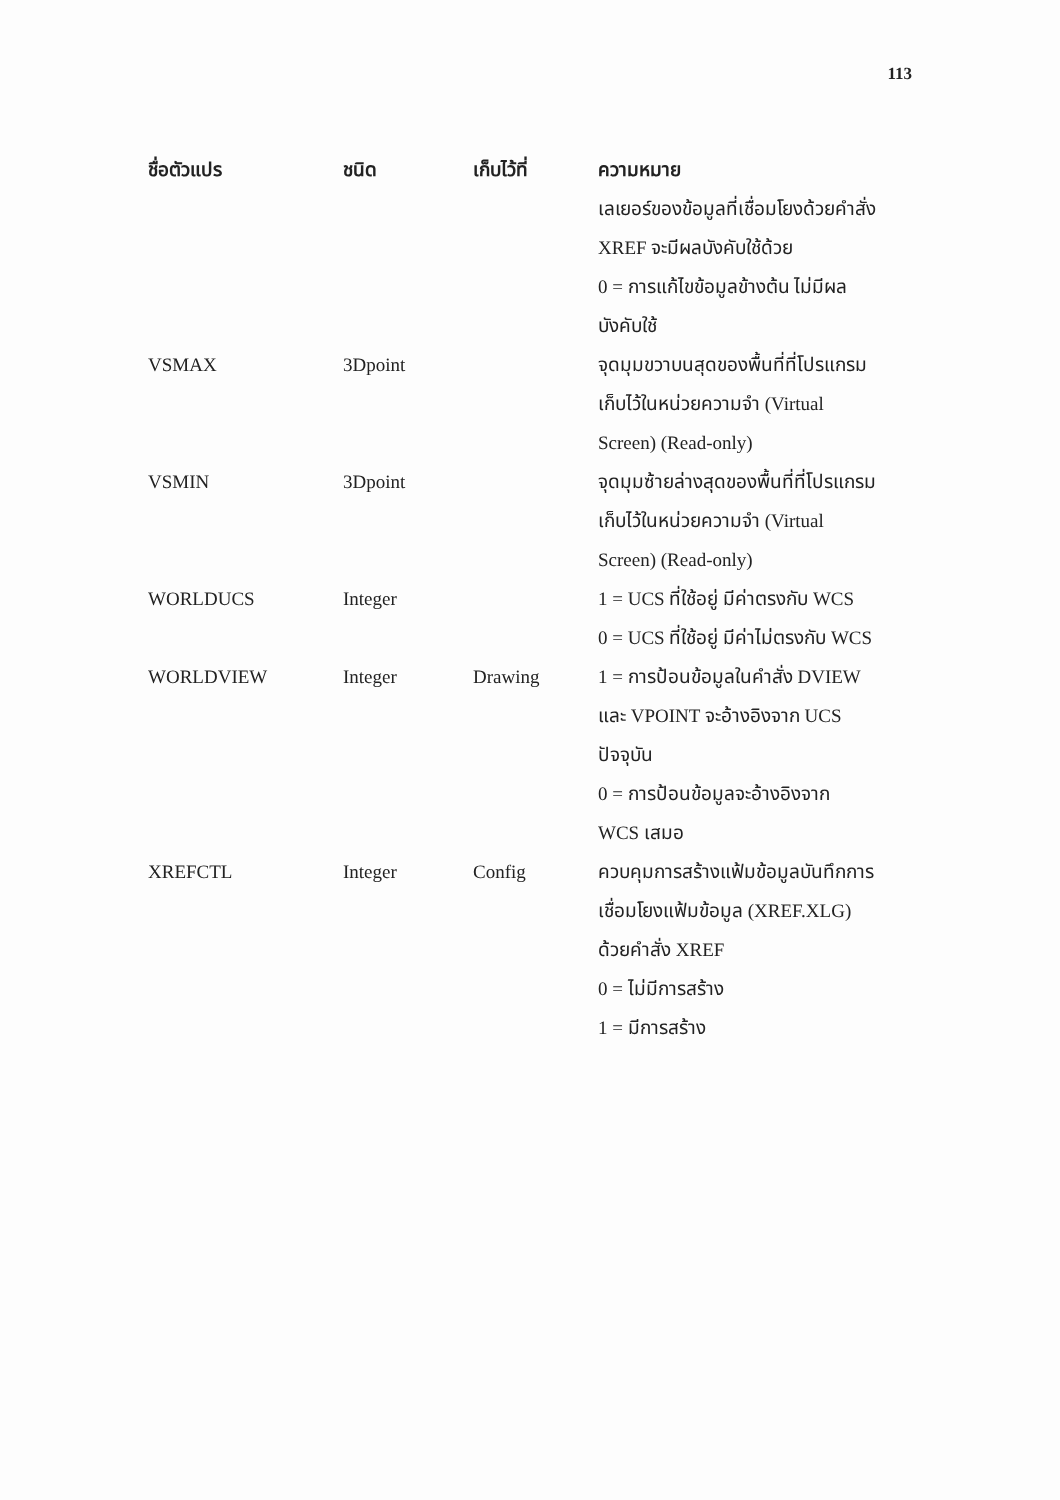113
| ชื่อตัวแปร | ชนิด | เก็บไว้ที่ | ความหมาย |
| --- | --- | --- | --- |
| | | | เลเยอร์ของข้อมูลที่เชื่อมโยงด้วยคำสั่ง XREF จะมีผลบังคับใช้ด้วย 0 = การแก้ไขข้อมูลข้างต้น ไม่มีผล บังคับใช้ |
| VSMAX | 3Dpoint | | จุดมุมขวาบนสุดของพื้นที่ที่โปรแกรม เก็บไว้ในหน่วยความจำ (Virtual Screen) (Read-only) |
| VSMIN | 3Dpoint | | จุดมุมซ้ายล่างสุดของพื้นที่ที่โปรแกรม เก็บไว้ในหน่วยความจำ (Virtual Screen) (Read-only) |
| WORLDUCS | Integer | | 1 = UCS ที่ใช้อยู่ มีค่าตรงกับ WCS 0 = UCS ที่ใช้อยู่ มีค่าไม่ตรงกับ WCS |
| WORLDVIEW | Integer | Drawing | 1 = การป้อนข้อมูลในคำสั่ง DVIEW และ VPOINT จะอ้างอิงจาก UCS ปัจจุบัน 0 = การป้อนข้อมูลจะอ้างอิงจาก WCS เสมอ |
| XREFCTL | Integer | Config | ควบคุมการสร้างแฟ้มข้อมูลบันทึกการ เชื่อมโยงแฟ้มข้อมูล (XREF.XLG) ด้วยคำสั่ง XREF 0 = ไม่มีการสร้าง 1 = มีการสร้าง |